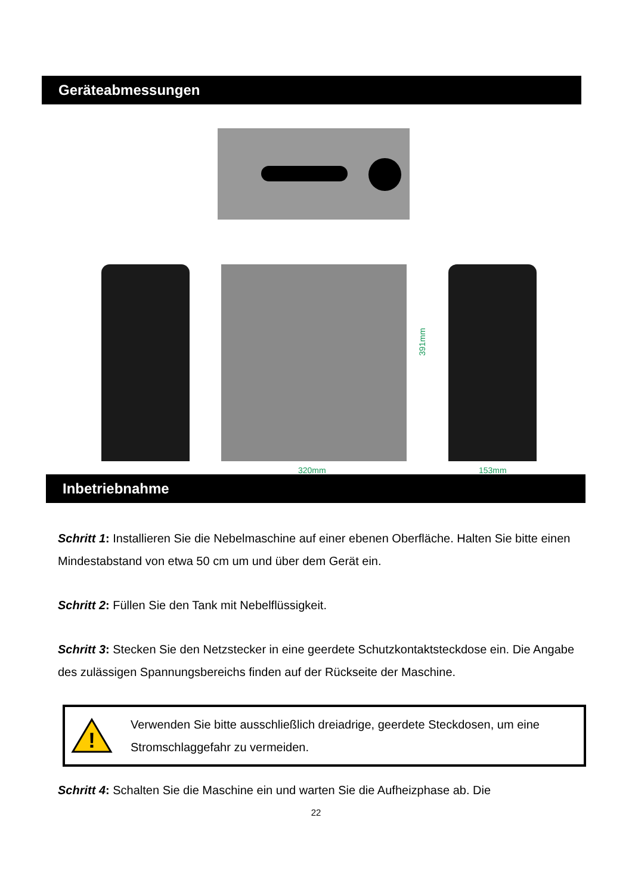Geräteabmessungen
391mm
320mm 153mm
Inbetriebnahme
Schritt 1: Installieren Sie die Nebelmaschine auf einer ebenen Oberfläche. Halten Sie bitte einen Mindestabstand von etwa 50 cm um und über dem Gerät ein.
Schritt 2: Füllen Sie den Tank mit Nebelflüssigkeit.
Schritt 3: Stecken Sie den Netzstecker in eine geerdete Schutzkontaktsteckdose ein. Die Angabe des zulässigen Spannungsbereichs finden auf der Rückseite der Maschine.
!
Verwenden Sie bitte ausschließlich dreiadrige, geerdete Steckdosen, um eine Stromschlaggefahr zu vermeiden.
Schritt 4: Schalten Sie die Maschine ein und warten Sie die Aufheizphase ab. Die
22